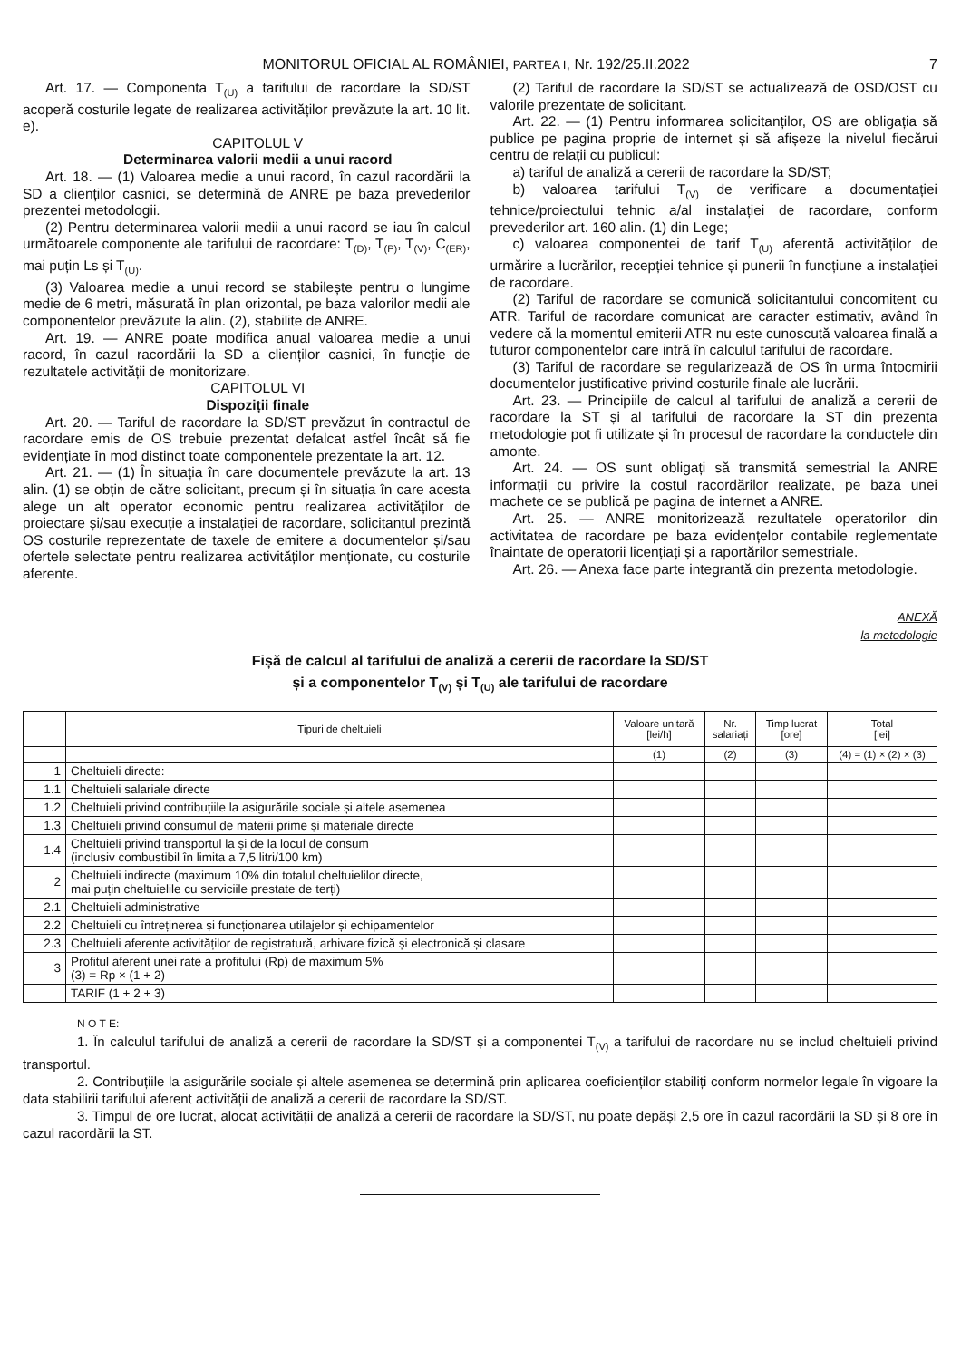MONITORUL OFICIAL AL ROMÂNIEI, PARTEA I, Nr. 192/25.II.2022 7
Art. 17. — Componenta T<sub>(U)</sub> a tarifului de racordare la SD/ST acoperă costurile legate de realizarea activităților prevăzute la art. 10 lit. e).
CAPITOLUL V
Determinarea valorii medii a unui racord
Art. 18. — (1) Valoarea medie a unui racord, în cazul racordării la SD a clienților casnici, se determină de ANRE pe baza prevederilor prezentei metodologii.
(2) Pentru determinarea valorii medii a unui racord se iau în calcul următoarele componente ale tarifului de racordare: T<sub>(D)</sub>, T<sub>(P)</sub>, T<sub>(V)</sub>, C<sub>(ER)</sub>, mai puțin Ls și T<sub>(U)</sub>.
(3) Valoarea medie a unui record se stabilește pentru o lungime medie de 6 metri, măsurată în plan orizontal, pe baza valorilor medii ale componentelor prevăzute la alin. (2), stabilite de ANRE.
Art. 19. — ANRE poate modifica anual valoarea medie a unui racord, în cazul racordării la SD a clienților casnici, în funcție de rezultatele activității de monitorizare.
CAPITOLUL VI
Dispoziții finale
Art. 20. — Tariful de racordare la SD/ST prevăzut în contractul de racordare emis de OS trebuie prezentat defalcat astfel încât să fie evidențiate în mod distinct toate componentele prezentate la art. 12.
Art. 21. — (1) În situația în care documentele prevăzute la art. 13 alin. (1) se obțin de către solicitant, precum și în situația în care acesta alege un alt operator economic pentru realizarea activităților de proiectare și/sau execuție a instalației de racordare, solicitantul prezintă OS costurile reprezentate de taxele de emitere a documentelor și/sau ofertele selectate pentru realizarea activităților menționate, cu costurile aferente.
(2) Tariful de racordare la SD/ST se actualizează de OSD/OST cu valorile prezentate de solicitant.
Art. 22. — (1) Pentru informarea solicitanților, OS are obligația să publice pe pagina proprie de internet și să afișeze la nivelul fiecărui centru de relații cu publicul:
a) tariful de analiză a cererii de racordare la SD/ST;
b) valoarea tarifului T<sub>(V)</sub> de verificare a documentației tehnice/proiectului tehnic a/al instalației de racordare, conform prevederilor art. 160 alin. (1) din Lege;
c) valoarea componentei de tarif T<sub>(U)</sub> aferentă activităților de urmărire a lucrărilor, recepției tehnice și punerii în funcțiune a instalației de racordare.
(2) Tariful de racordare se comunică solicitantului concomitent cu ATR. Tariful de racordare comunicat are caracter estimativ, având în vedere că la momentul emiterii ATR nu este cunoscută valoarea finală a tuturor componentelor care intră în calculul tarifului de racordare.
(3) Tariful de racordare se regularizează de OS în urma întocmirii documentelor justificative privind costurile finale ale lucrării.
Art. 23. — Principiile de calcul al tarifului de analiză a cererii de racordare la ST și al tarifului de racordare la ST din prezenta metodologie pot fi utilizate și în procesul de racordare la conductele din amonte.
Art. 24. — OS sunt obligați să transmită semestrial la ANRE informații cu privire la costul racordărilor realizate, pe baza unei machete ce se publică pe pagina de internet a ANRE.
Art. 25. — ANRE monitorizează rezultatele operatorilor din activitatea de racordare pe baza evidențelor contabile reglementate înaintate de operatorii licențiați și a raportărilor semestriale.
Art. 26. — Anexa face parte integrantă din prezenta metodologie.
ANEXĂ
la metodologie
Fișă de calcul al tarifului de analiză a cererii de racordare la SD/ST
și a componentelor T<sub>(V)</sub> și T<sub>(U)</sub> ale tarifului de racordare
| | Tipuri de cheltuieli | Valoare unitară [lei/h] | Nr. salariați | Timp lucrat [ore] | Total [lei] |
| --- | --- | --- | --- | --- | --- |
| | | (1) | (2) | (3) | (4) = (1) × (2) × (3) |
| 1 | Cheltuieli directe: | | | | |
| 1.1 | Cheltuieli salariale directe | | | | |
| 1.2 | Cheltuieli privind contribuțiile la asigurările sociale și altele asemenea | | | | |
| 1.3 | Cheltuieli privind consumul de materii prime și materiale directe | | | | |
| 1.4 | Cheltuieli privind transportul la și de la locul de consum (inclusiv combustibil în limita a 7,5 litri/100 km) | | | | |
| 2 | Cheltuieli indirecte (maximum 10% din totalul cheltuielilor directe, mai puțin cheltuielile cu serviciile prestate de terți) | | | | |
| 2.1 | Cheltuieli administrative | | | | |
| 2.2 | Cheltuieli cu întreținerea și funcționarea utilajelor și echipamentelor | | | | |
| 2.3 | Cheltuieli aferente activităților de registratură, arhivare fizică și electronică și clasare | | | | |
| 3 | Profitul aferent unei rate a profitului (Rp) de maximum 5% (3) = Rp × (1 + 2) | | | | |
| | TARIF (1 + 2 + 3) | | | | |
N O T E:
1. În calculul tarifului de analiză a cererii de racordare la SD/ST și a componentei T<sub>(V)</sub> a tarifului de racordare nu se includ cheltuieli privind transportul.
2. Contribuțiile la asigurările sociale și altele asemenea se determină prin aplicarea coeficienților stabiliți conform normelor legale în vigoare la data stabilirii tarifului aferent activității de analiză a cererii de racordare la SD/ST.
3. Timpul de ore lucrat, alocat activității de analiză a cererii de racordare la SD/ST, nu poate depăși 2,5 ore în cazul racordării la SD și 8 ore în cazul racordării la ST.